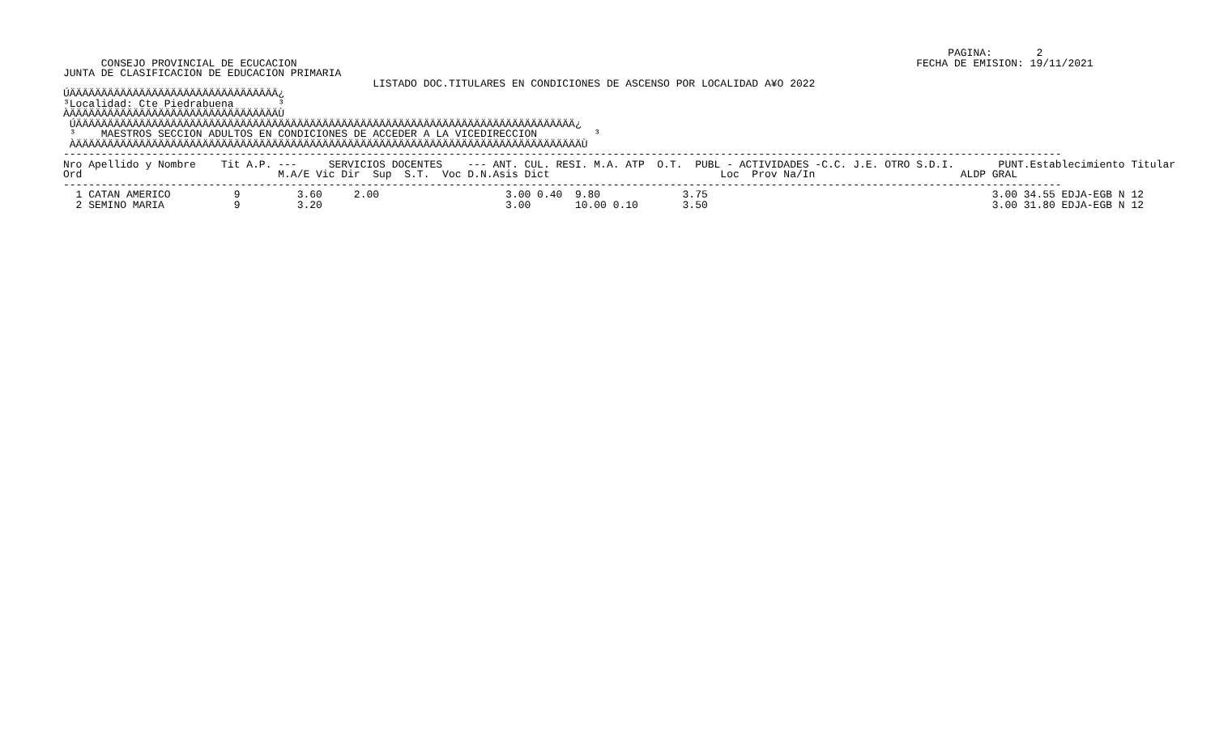PAGINA:       2
      CONSEJO PROVINCIAL DE ECUCACION                                                                                                  FECHA DE EMISION: 19/11/2021
JUNTA DE CLASIFICACION DE EDUCACION PRIMARIA
                                                 LISTADO DOC.TITULARES EN CONDICIONES DE ASCENSO POR LOCALIDAD A¥O 2022
ÚÄÄÄÄÄÄÄÄÄÄÄÄÄÄÄÄÄÄÄÄÄÄÄÄÄÄÄÄÄÄÄÄÄ¿
³Localidad: Cte Piedrabuena       ³
ÀÄÄÄÄÄÄÄÄÄÄÄÄÄÄÄÄÄÄÄÄÄÄÄÄÄÄÄÄÄÄÄÄÄÙ
 ÚÄÄÄÄÄÄÄÄÄÄÄÄÄÄÄÄÄÄÄÄÄÄÄÄÄÄÄÄÄÄÄÄÄÄÄÄÄÄÄÄÄÄÄÄÄÄÄÄÄÄÄÄÄÄÄÄÄÄÄÄÄÄÄÄÄÄÄÄÄÄÄÄÄÄÄÄÄÄÄ¿
 ³    MAESTROS SECCION ADULTOS EN CONDICIONES DE ACCEDER A LA VICEDIRECCION         ³
 ÀÄÄÄÄÄÄÄÄÄÄÄÄÄÄÄÄÄÄÄÄÄÄÄÄÄÄÄÄÄÄÄÄÄÄÄÄÄÄÄÄÄÄÄÄÄÄÄÄÄÄÄÄÄÄÄÄÄÄÄÄÄÄÄÄÄÄÄÄÄÄÄÄÄÄÄÄÄÄÄÄÙ
--------------------------------------------------------------------------------------------------------------------------------------------------------------
Nro Apellido y Nombre    Tit A.P. ---     SERVICIOS DOCENTES    --- ANT. CUL. RESI. M.A. ATP  O.T.  PUBL - ACTIVIDADES -C.C. J.E. OTRO S.D.I.       PUNT.Establecimiento Titular
Ord                               M.A/E Vic Dir  Sup  S.T.  Voc D.N.Asis Dict                           Loc  Prov Na/In                       ALDP GRAL
--------------------------------------------------------------------------------------------------------------------------------------------------------------
  1 CATAN AMERICO          9         3.60     2.00                    3.00 0.40  9.80             3.75                                             3.00 34.55 EDJA-EGB N 12
  2 SEMINO MARIA           9         3.20                             3.00       10.00 0.10       3.50                                             3.00 31.80 EDJA-EGB N 12